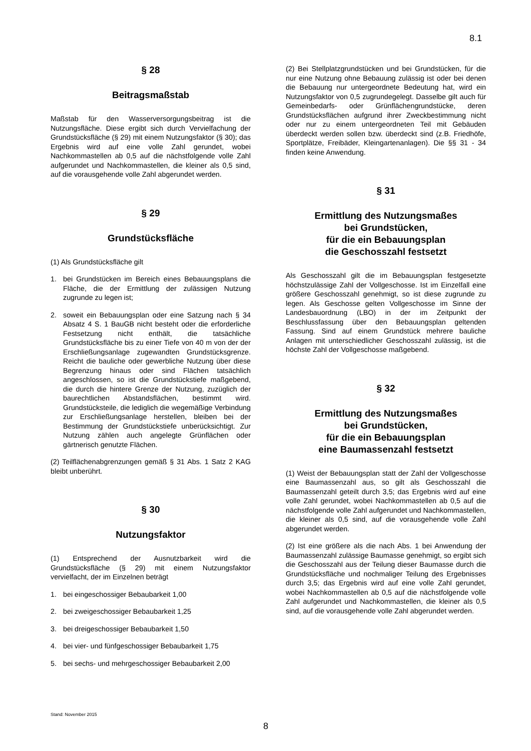8.1
§ 28
Beitragsmaßstab
Maßstab für den Wasserversorgungsbeitrag ist die Nutzungsfläche. Diese ergibt sich durch Vervielfachung der Grundstücksfläche (§ 29) mit einem Nutzungsfaktor (§ 30); das Ergebnis wird auf eine volle Zahl gerundet, wobei Nachkommastellen ab 0,5 auf die nächstfolgende volle Zahl aufgerundet und Nachkommastellen, die kleiner als 0,5 sind, auf die vorausgehende volle Zahl abgerundet werden.
§ 29
Grundstücksfläche
(1) Als Grundstücksfläche gilt
1. bei Grundstücken im Bereich eines Bebauungsplans die Fläche, die der Ermittlung der zulässigen Nutzung zugrunde zu legen ist;
2. soweit ein Bebauungsplan oder eine Satzung nach § 34 Absatz 4 S. 1 BauGB nicht besteht oder die erforderliche Festsetzung nicht enthält, die tatsächliche Grundstücksfläche bis zu einer Tiefe von 40 m von der der Erschließungsanlage zugewandten Grundstücksgrenze. Reicht die bauliche oder gewerbliche Nutzung über diese Begrenzung hinaus oder sind Flächen tatsächlich angeschlossen, so ist die Grundstückstiefe maßgebend, die durch die hintere Grenze der Nutzung, zuzüglich der baurechtlichen Abstandsflächen, bestimmt wird. Grundstücksteile, die lediglich die wegemäßige Verbindung zur Erschließungsanlage herstellen, bleiben bei der Bestimmung der Grundstückstiefe unberücksichtigt. Zur Nutzung zählen auch angelegte Grünflächen oder gärtnerisch genutzte Flächen.
(2) Teilflächenabgrenzungen gemäß § 31 Abs. 1 Satz 2 KAG bleibt unberührt.
§ 30
Nutzungsfaktor
(1) Entsprechend der Ausnutzbarkeit wird die Grundstücksfläche (§ 29) mit einem Nutzungsfaktor vervielfacht, der im Einzelnen beträgt
1. bei eingeschossiger Bebaubarkeit 1,00
2. bei zweigeschossiger Bebaubarkeit 1,25
3. bei dreigeschossiger Bebaubarkeit 1,50
4. bei vier- und fünfgeschossiger Bebaubarkeit 1,75
5. bei sechs- und mehrgeschossiger Bebaubarkeit 2,00
(2) Bei Stellplatzgrundstücken und bei Grundstücken, für die nur eine Nutzung ohne Bebauung zulässig ist oder bei denen die Bebauung nur untergeordnete Bedeutung hat, wird ein Nutzungsfaktor von 0,5 zugrundegelegt. Dasselbe gilt auch für Gemeinbedarfs- oder Grünflächengrundstücke, deren Grundstücksflächen aufgrund ihrer Zweckbestimmung nicht oder nur zu einem untergeordneten Teil mit Gebäuden überdeckt werden sollen bzw. überdeckt sind (z.B. Friedhöfe, Sportplätze, Freibäder, Kleingartenanlagen). Die §§ 31 - 34 finden keine Anwendung.
§ 31
Ermittlung des Nutzungsmaßes
bei Grundstücken,
für die ein Bebauungsplan
die Geschosszahl festsetzt
Als Geschosszahl gilt die im Bebauungsplan festgesetzte höchstzulässige Zahl der Vollgeschosse. Ist im Einzelfall eine größere Geschosszahl genehmigt, so ist diese zugrunde zu legen. Als Geschosse gelten Vollgeschosse im Sinne der Landesbauordnung (LBO) in der im Zeitpunkt der Beschlussfassung über den Bebauungsplan geltenden Fassung. Sind auf einem Grundstück mehrere bauliche Anlagen mit unterschiedlicher Geschosszahl zulässig, ist die höchste Zahl der Vollgeschosse maßgebend.
§ 32
Ermittlung des Nutzungsmaßes
bei Grundstücken,
für die ein Bebauungsplan
eine Baumassenzahl festsetzt
(1) Weist der Bebauungsplan statt der Zahl der Vollgeschosse eine Baumassenzahl aus, so gilt als Geschosszahl die Baumassenzahl geteilt durch 3,5; das Ergebnis wird auf eine volle Zahl gerundet, wobei Nachkommastellen ab 0,5 auf die nächstfolgende volle Zahl aufgerundet und Nachkommastellen, die kleiner als 0,5 sind, auf die vorausgehende volle Zahl abgerundet werden.
(2) Ist eine größere als die nach Abs. 1 bei Anwendung der Baumassenzahl zulässige Baumasse genehmigt, so ergibt sich die Geschosszahl aus der Teilung dieser Baumasse durch die Grundstücksfläche und nochmaliger Teilung des Ergebnisses durch 3,5; das Ergebnis wird auf eine volle Zahl gerundet, wobei Nachkommastellen ab 0,5 auf die nächstfolgende volle Zahl aufgerundet und Nachkommastellen, die kleiner als 0,5 sind, auf die vorausgehende volle Zahl abgerundet werden.
Stand: November 2015
8